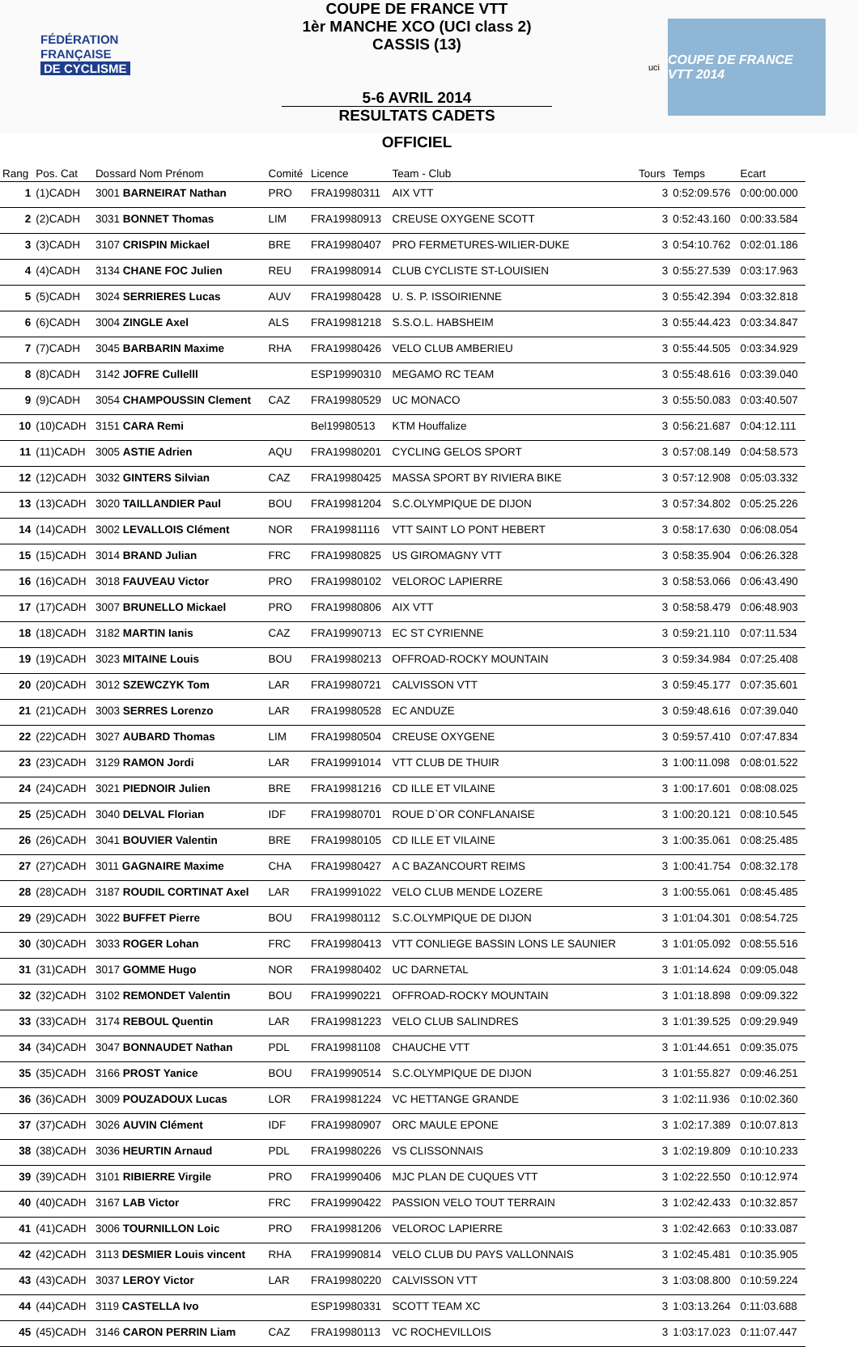FÉDÉRATION
FRANÇAISE
DE CYCLISME
COUPE DE FRANCE VTT
1èr MANCHE XCO (UCI class 2)
CASSIS (13)
5-6 AVRIL 2014
RESULTATS CADETS
uci
COUPE DE FRANCE VTT 2014
OFFICIEL
| Rang | Pos. Cat | Dossard Nom Prénom | Comité | Licence | Team - Club | Tours | Temps | Ecart |
| --- | --- | --- | --- | --- | --- | --- | --- | --- |
| 1 | (1)CADH | 3001 BARNEIRAT Nathan | PRO | FRA19980311 | AIX VTT | 3 | 0:52:09.576 | 0:00:00.000 |
| 2 | (2)CADH | 3031 BONNET Thomas | LIM | FRA19980913 | CREUSE OXYGENE SCOTT | 3 | 0:52:43.160 | 0:00:33.584 |
| 3 | (3)CADH | 3107 CRISPIN Mickael | BRE | FRA19980407 | PRO FERMETURES-WILIER-DUKE | 3 | 0:54:10.762 | 0:02:01.186 |
| 4 | (4)CADH | 3134 CHANE FOC Julien | REU | FRA19980914 | CLUB CYCLISTE ST-LOUISIEN | 3 | 0:55:27.539 | 0:03:17.963 |
| 5 | (5)CADH | 3024 SERRIERES Lucas | AUV | FRA19980428 | U. S. P. ISSOIRIENNE | 3 | 0:55:42.394 | 0:03:32.818 |
| 6 | (6)CADH | 3004 ZINGLE Axel | ALS | FRA19981218 | S.S.O.L. HABSHEIM | 3 | 0:55:44.423 | 0:03:34.847 |
| 7 | (7)CADH | 3045 BARBARIN Maxime | RHA | FRA19980426 | VELO CLUB AMBERIEU | 3 | 0:55:44.505 | 0:03:34.929 |
| 8 | (8)CADH | 3142 JOFRE Cullelll | | ESP19990310 | MEGAMO RC TEAM | 3 | 0:55:48.616 | 0:03:39.040 |
| 9 | (9)CADH | 3054 CHAMPOUSSIN Clement | CAZ | FRA19980529 | UC MONACO | 3 | 0:55:50.083 | 0:03:40.507 |
| 10 | (10)CADH | 3151 CARA Remi | | Bel19980513 | KTM Houffalize | 3 | 0:56:21.687 | 0:04:12.111 |
| 11 | (11)CADH | 3005 ASTIE Adrien | AQU | FRA19980201 | CYCLING GELOS SPORT | 3 | 0:57:08.149 | 0:04:58.573 |
| 12 | (12)CADH | 3032 GINTERS Silvian | CAZ | FRA19980425 | MASSA SPORT BY RIVIERA BIKE | 3 | 0:57:12.908 | 0:05:03.332 |
| 13 | (13)CADH | 3020 TAILLANDIER Paul | BOU | FRA19981204 | S.C.OLYMPIQUE DE DIJON | 3 | 0:57:34.802 | 0:05:25.226 |
| 14 | (14)CADH | 3002 LEVALLOIS Clément | NOR | FRA19981116 | VTT SAINT LO PONT HEBERT | 3 | 0:58:17.630 | 0:06:08.054 |
| 15 | (15)CADH | 3014 BRAND Julian | FRC | FRA19980825 | US GIROMAGNY VTT | 3 | 0:58:35.904 | 0:06:26.328 |
| 16 | (16)CADH | 3018 FAUVEAU Victor | PRO | FRA19980102 | VELOROC LAPIERRE | 3 | 0:58:53.066 | 0:06:43.490 |
| 17 | (17)CADH | 3007 BRUNELLO Mickael | PRO | FRA19980806 | AIX VTT | 3 | 0:58:58.479 | 0:06:48.903 |
| 18 | (18)CADH | 3182 MARTIN Ianis | CAZ | FRA19990713 | EC ST CYRIENNE | 3 | 0:59:21.110 | 0:07:11.534 |
| 19 | (19)CADH | 3023 MITAINE Louis | BOU | FRA19980213 | OFFROAD-ROCKY MOUNTAIN | 3 | 0:59:34.984 | 0:07:25.408 |
| 20 | (20)CADH | 3012 SZEWCZYK Tom | LAR | FRA19980721 | CALVISSON VTT | 3 | 0:59:45.177 | 0:07:35.601 |
| 21 | (21)CADH | 3003 SERRES Lorenzo | LAR | FRA19980528 | EC ANDUZE | 3 | 0:59:48.616 | 0:07:39.040 |
| 22 | (22)CADH | 3027 AUBARD Thomas | LIM | FRA19980504 | CREUSE OXYGENE | 3 | 0:59:57.410 | 0:07:47.834 |
| 23 | (23)CADH | 3129 RAMON Jordi | LAR | FRA19991014 | VTT CLUB DE THUIR | 3 | 1:00:11.098 | 0:08:01.522 |
| 24 | (24)CADH | 3021 PIEDNOIR Julien | BRE | FRA19981216 | CD ILLE ET VILAINE | 3 | 1:00:17.601 | 0:08:08.025 |
| 25 | (25)CADH | 3040 DELVAL Florian | IDF | FRA19980701 | ROUE D`OR CONFLANAISE | 3 | 1:00:20.121 | 0:08:10.545 |
| 26 | (26)CADH | 3041 BOUVIER Valentin | BRE | FRA19980105 | CD ILLE ET VILAINE | 3 | 1:00:35.061 | 0:08:25.485 |
| 27 | (27)CADH | 3011 GAGNAIRE Maxime | CHA | FRA19980427 | A C BAZANCOURT REIMS | 3 | 1:00:41.754 | 0:08:32.178 |
| 28 | (28)CADH | 3187 ROUDIL CORTINAT Axel | LAR | FRA19991022 | VELO CLUB MENDE LOZERE | 3 | 1:00:55.061 | 0:08:45.485 |
| 29 | (29)CADH | 3022 BUFFET Pierre | BOU | FRA19980112 | S.C.OLYMPIQUE DE DIJON | 3 | 1:01:04.301 | 0:08:54.725 |
| 30 | (30)CADH | 3033 ROGER Lohan | FRC | FRA19980413 | VTT CONLIEGE BASSIN LONS LE SAUNIER | 3 | 1:01:05.092 | 0:08:55.516 |
| 31 | (31)CADH | 3017 GOMME Hugo | NOR | FRA19980402 | UC DARNETAL | 3 | 1:01:14.624 | 0:09:05.048 |
| 32 | (32)CADH | 3102 REMONDET Valentin | BOU | FRA19990221 | OFFROAD-ROCKY MOUNTAIN | 3 | 1:01:18.898 | 0:09:09.322 |
| 33 | (33)CADH | 3174 REBOUL Quentin | LAR | FRA19981223 | VELO CLUB SALINDRES | 3 | 1:01:39.525 | 0:09:29.949 |
| 34 | (34)CADH | 3047 BONNAUDET Nathan | PDL | FRA19981108 | CHAUCHE VTT | 3 | 1:01:44.651 | 0:09:35.075 |
| 35 | (35)CADH | 3166 PROST Yanice | BOU | FRA19990514 | S.C.OLYMPIQUE DE DIJON | 3 | 1:01:55.827 | 0:09:46.251 |
| 36 | (36)CADH | 3009 POUZADOUX Lucas | LOR | FRA19981224 | VC HETTANGE GRANDE | 3 | 1:02:11.936 | 0:10:02.360 |
| 37 | (37)CADH | 3026 AUVIN Clément | IDF | FRA19980907 | ORC MAULE EPONE | 3 | 1:02:17.389 | 0:10:07.813 |
| 38 | (38)CADH | 3036 HEURTIN Arnaud | PDL | FRA19980226 | VS CLISSONNAIS | 3 | 1:02:19.809 | 0:10:10.233 |
| 39 | (39)CADH | 3101 RIBIERRE Virgile | PRO | FRA19990406 | MJC PLAN DE CUQUES VTT | 3 | 1:02:22.550 | 0:10:12.974 |
| 40 | (40)CADH | 3167 LAB Victor | FRC | FRA19990422 | PASSION VELO TOUT TERRAIN | 3 | 1:02:42.433 | 0:10:32.857 |
| 41 | (41)CADH | 3006 TOURNILLON Loic | PRO | FRA19981206 | VELOROC LAPIERRE | 3 | 1:02:42.663 | 0:10:33.087 |
| 42 | (42)CADH | 3113 DESMIER Louis vincent | RHA | FRA19990814 | VELO CLUB DU PAYS VALLONNAIS | 3 | 1:02:45.481 | 0:10:35.905 |
| 43 | (43)CADH | 3037 LEROY Victor | LAR | FRA19980220 | CALVISSON VTT | 3 | 1:03:08.800 | 0:10:59.224 |
| 44 | (44)CADH | 3119 CASTELLA Ivo | | ESP19980331 | SCOTT TEAM XC | 3 | 1:03:13.264 | 0:11:03.688 |
| 45 | (45)CADH | 3146 CARON PERRIN Liam | CAZ | FRA19980113 | VC ROCHEVILLOIS | 3 | 1:03:17.023 | 0:11:07.447 |